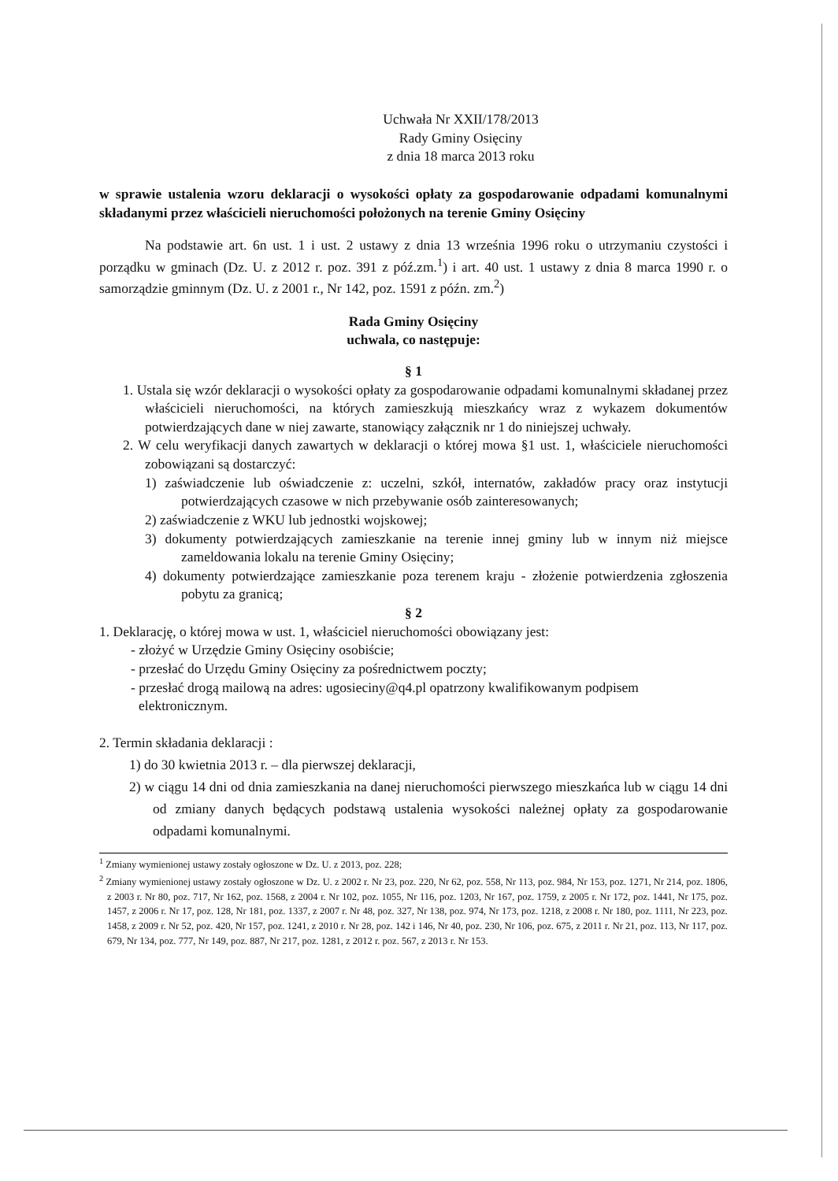Uchwała Nr XXII/178/2013
Rady Gminy Osięciny
z dnia 18 marca 2013 roku
w sprawie ustalenia wzoru deklaracji o wysokości opłaty za gospodarowanie odpadami komunalnymi składanymi przez właścicieli nieruchomości położonych na terenie Gminy Osięciny
Na podstawie art. 6n ust. 1 i ust. 2 ustawy z dnia 13 września 1996 roku o utrzymaniu czystości i porządku w gminach (Dz. U. z 2012 r. poz. 391 z póź.zm.<sup>1</sup>) i art. 40 ust. 1 ustawy z dnia 8 marca 1990 r. o samorządzie gminnym (Dz. U. z 2001 r., Nr 142, poz. 1591 z późn. zm.<sup>2</sup>)
Rada Gminy Osięciny
uchwala, co następuje:
§ 1
1. Ustala się wzór deklaracji o wysokości opłaty za gospodarowanie odpadami komunalnymi składanej przez właścicieli nieruchomości, na których zamieszkują mieszkańcy wraz z wykazem dokumentów potwierdzających dane w niej zawarte, stanowiący załącznik nr 1 do niniejszej uchwały.
2. W celu weryfikacji danych zawartych w deklaracji o której mowa §1 ust. 1, właściciele nieruchomości zobowiązani są dostarczyć:
1) zaświadczenie lub oświadczenie z: uczelni, szkół, internatów, zakładów pracy oraz instytucji potwierdzających czasowe w nich przebywanie osób zainteresowanych;
2) zaświadczenie z WKU lub jednostki wojskowej;
3) dokumenty potwierdzających zamieszkanie na terenie innej gminy lub w innym niż miejsce zameldowania lokalu na terenie Gminy Osięciny;
4) dokumenty potwierdzające zamieszkanie poza terenem kraju - złożenie potwierdzenia zgłoszenia pobytu za granicą;
§ 2
1. Deklarację, o której mowa w ust. 1, właściciel nieruchomości obowiązany jest:
- złożyć w Urzędzie Gminy Osięciny osobiście;
- przesłać do Urzędu Gminy Osięciny za pośrednictwem poczty;
- przesłać drogą mailową na adres: ugosieciny@q4.pl opatrzony kwalifikowanym podpisem elektronicznym.
2. Termin składania deklaracji :
1) do 30 kwietnia 2013 r. – dla pierwszej deklaracji,
2) w ciągu 14 dni od dnia zamieszkania na danej nieruchomości pierwszego mieszkańca lub w ciągu 14 dni od zmiany danych będących podstawą ustalenia wysokości należnej opłaty za gospodarowanie odpadami komunalnymi.
<sup>1</sup> Zmiany wymienionej ustawy zostały ogłoszone w Dz. U. z 2013, poz. 228;
<sup>2</sup> Zmiany wymienionej ustawy zostały ogłoszone w Dz. U. z 2002 r. Nr 23, poz. 220, Nr 62, poz. 558, Nr 113, poz. 984, Nr 153, poz. 1271, Nr 214, poz. 1806, z 2003 r. Nr 80, poz. 717, Nr 162, poz. 1568, z 2004 r. Nr 102, poz. 1055, Nr 116, poz. 1203, Nr 167, poz. 1759, z 2005 r. Nr 172, poz. 1441, Nr 175, poz. 1457, z 2006 r. Nr 17, poz. 128, Nr 181, poz. 1337, z 2007 r. Nr 48, poz. 327, Nr 138, poz. 974, Nr 173, poz. 1218, z 2008 r. Nr 180, poz. 1111, Nr 223, poz. 1458, z 2009 r. Nr 52, poz. 420, Nr 157, poz. 1241, z 2010 r. Nr 28, poz. 142 i 146, Nr 40, poz. 230, Nr 106, poz. 675, z 2011 r. Nr 21, poz. 113, Nr 117, poz. 679, Nr 134, poz. 777, Nr 149, poz. 887, Nr 217, poz. 1281, z 2012 r. poz. 567, z 2013 r. Nr 153.